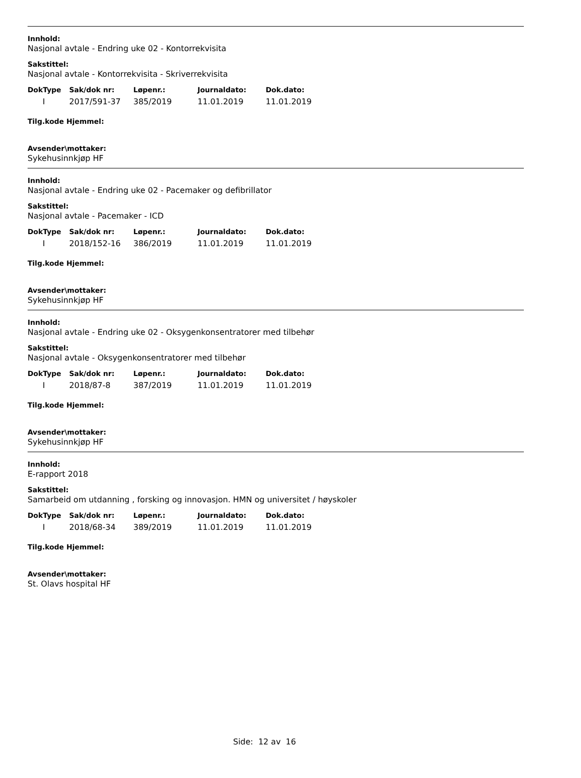Innhold:
Nasjonal avtale - Endring uke 02 - Kontorrekvisita
Sakstittel:
Nasjonal avtale - Kontorrekvisita - Skriverrekvisita
| DokType | Sak/dok nr: | Løpenr.: | Journaldato: | Dok.dato: |
| --- | --- | --- | --- | --- |
| I | 2017/591-37 | 385/2019 | 11.01.2019 | 11.01.2019 |
Tilg.kode Hjemmel:
Avsender\mottaker:
Sykehusinnkjøp HF
Innhold:
Nasjonal avtale - Endring uke 02 - Pacemaker og defibrillator
Sakstittel:
Nasjonal avtale - Pacemaker - ICD
| DokType | Sak/dok nr: | Løpenr.: | Journaldato: | Dok.dato: |
| --- | --- | --- | --- | --- |
| I | 2018/152-16 | 386/2019 | 11.01.2019 | 11.01.2019 |
Tilg.kode Hjemmel:
Avsender\mottaker:
Sykehusinnkjøp HF
Innhold:
Nasjonal avtale - Endring uke 02 - Oksygenkonsentratorer med tilbehør
Sakstittel:
Nasjonal avtale - Oksygenkonsentratorer med tilbehør
| DokType | Sak/dok nr: | Løpenr.: | Journaldato: | Dok.dato: |
| --- | --- | --- | --- | --- |
| I | 2018/87-8 | 387/2019 | 11.01.2019 | 11.01.2019 |
Tilg.kode Hjemmel:
Avsender\mottaker:
Sykehusinnkjøp HF
Innhold:
E-rapport 2018
Sakstittel:
Samarbeid om utdanning , forsking og innovasjon. HMN og universitet / høyskoler
| DokType | Sak/dok nr: | Løpenr.: | Journaldato: | Dok.dato: |
| --- | --- | --- | --- | --- |
| I | 2018/68-34 | 389/2019 | 11.01.2019 | 11.01.2019 |
Tilg.kode Hjemmel:
Avsender\mottaker:
St. Olavs hospital HF
Side: 12 av 16